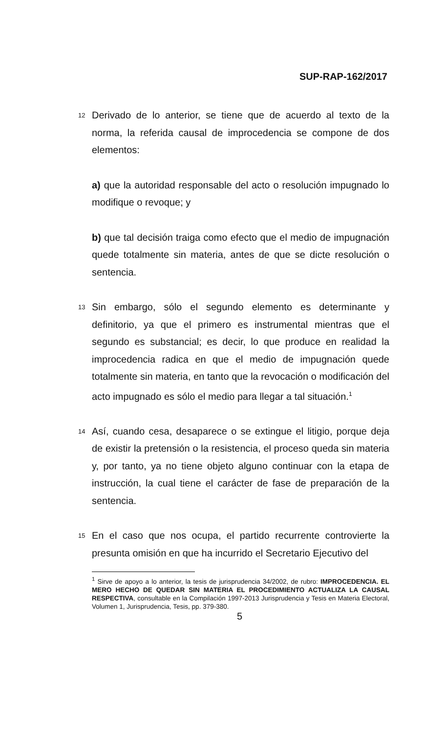SUP-RAP-162/2017
12 Derivado de lo anterior, se tiene que de acuerdo al texto de la norma, la referida causal de improcedencia se compone de dos elementos:
a) que la autoridad responsable del acto o resolución impugnado lo modifique o revoque; y
b) que tal decisión traiga como efecto que el medio de impugnación quede totalmente sin materia, antes de que se dicte resolución o sentencia.
13 Sin embargo, sólo el segundo elemento es determinante y definitorio, ya que el primero es instrumental mientras que el segundo es substancial; es decir, lo que produce en realidad la improcedencia radica en que el medio de impugnación quede totalmente sin materia, en tanto que la revocación o modificación del acto impugnado es sólo el medio para llegar a tal situación.<sup>1</sup>
14 Así, cuando cesa, desaparece o se extingue el litigio, porque deja de existir la pretensión o la resistencia, el proceso queda sin materia y, por tanto, ya no tiene objeto alguno continuar con la etapa de instrucción, la cual tiene el carácter de fase de preparación de la sentencia.
15 En el caso que nos ocupa, el partido recurrente controvierte la presunta omisión en que ha incurrido el Secretario Ejecutivo del
<sup>1</sup> Sirve de apoyo a lo anterior, la tesis de jurisprudencia 34/2002, de rubro: IMPROCEDENCIA. EL MERO HECHO DE QUEDAR SIN MATERIA EL PROCEDIMIENTO ACTUALIZA LA CAUSAL RESPECTIVA, consultable en la Compilación 1997-2013 Jurisprudencia y Tesis en Materia Electoral, Volumen 1, Jurisprudencia, Tesis, pp. 379-380.
5